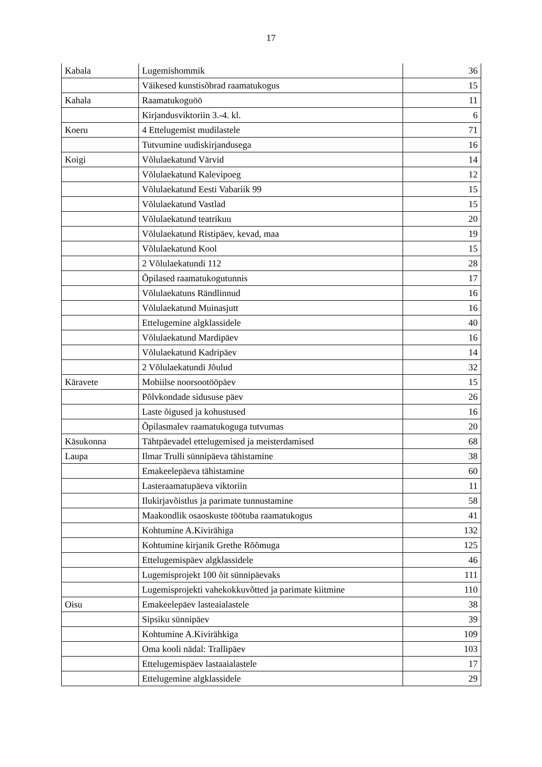17
| Kabala | Lugemishommik | 36 |
| | Väikesed kunstisõbrad raamatukogus | 15 |
| Kahala | Raamatukoguöö | 11 |
| | Kirjandusviktoriin 3.-4. kl. | 6 |
| Koeru | 4 Ettelugemist mudilastele | 71 |
| | Tutvumine uudiskirjandusega | 16 |
| Koigi | Võlulaekatund Värvid | 14 |
| | Võlulaekatund Kalevipoeg | 12 |
| | Võlulaekatund Eesti Vabariik 99 | 15 |
| | Võlulaekatund Vastlad | 15 |
| | Võlulaekatund teatrikuu | 20 |
| | Võlulaekatund Ristipäev, kevad, maa | 19 |
| | Võlulaekatund Kool | 15 |
| | 2 Võlulaekatundi 112 | 28 |
| | Õpilased raamatukogutunnis | 17 |
| | Võlulaekatuns Rändlinnud | 16 |
| | Võlulaekatund Muinasjutt | 16 |
| | Ettelugemine algklassidele | 40 |
| | Võlulaekatund Mardipäev | 16 |
| | Võlulaekatund Kadripäev | 14 |
| | 2 Võlulaekatundi Jõulud | 32 |
| Käravete | Mobiilse noorsootööpäev | 15 |
| | Põlvkondade sidususe päev | 26 |
| | Laste õigused ja kohustused | 16 |
| | Õpilasmalev raamatukoguga tutvumas | 20 |
| Käsukonna | Tähtpäevadel ettelugemised ja meisterdamised | 68 |
| Laupa | Ilmar Trulli sünnipäeva tähistamine | 38 |
| | Emakeelepäeva tähistamine | 60 |
| | Lasteraamatupäeva viktoriin | 11 |
| | Ilukirjavõistlus ja parimate tunnustamine | 58 |
| | Maakondlik osaoskuste töötuba raamatukogus | 41 |
| | Kohtumine A.Kivirähiga | 132 |
| | Kohtumine kirjanik Grethe Rõõmuga | 125 |
| | Ettelugemispäev algklassidele | 46 |
| | Lugemisprojekt 100 õit sünnipäevaks | 111 |
| | Lugemisprojekti vahekokkuvõtted ja parimate kiitmine | 110 |
| Oisu | Emakeelepäev lasteaialastele | 38 |
| | Sipsiku sünnipäev | 39 |
| | Kohtumine A.Kivirähkiga | 109 |
| | Oma kooli nädal: Trallipäev | 103 |
| | Ettelugemispäev lastaaialastele | 17 |
| | Ettelugemine algklassidele | 29 |